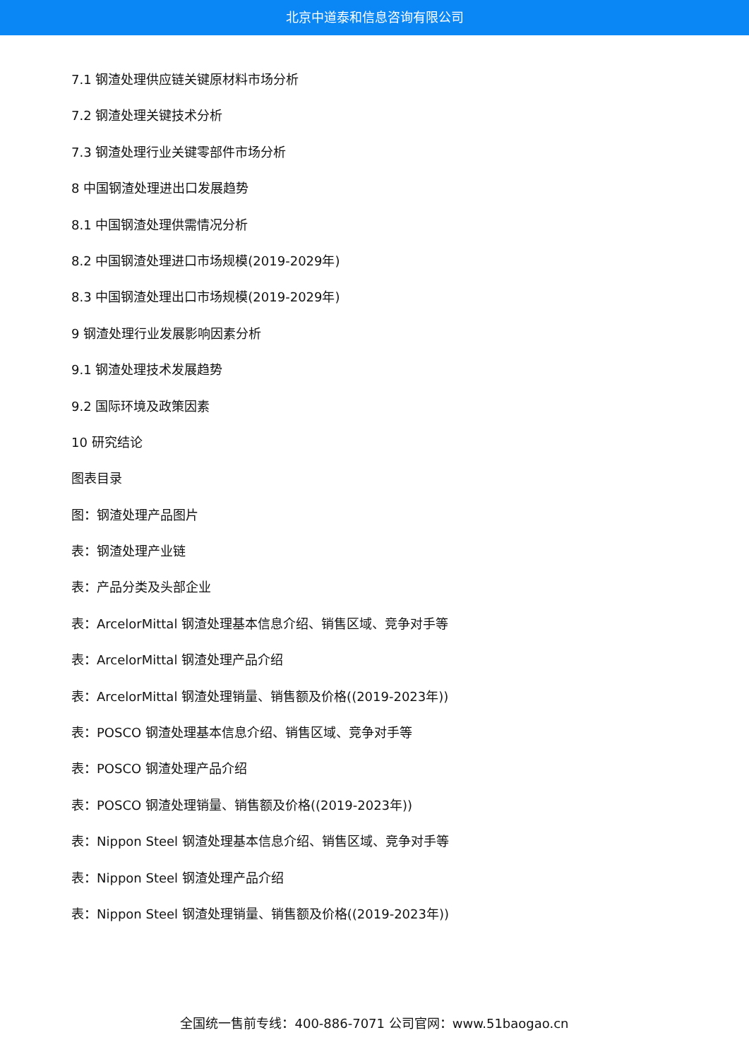北京中道泰和信息咨询有限公司
7.1 钢渣处理供应链关键原材料市场分析
7.2 钢渣处理关键技术分析
7.3 钢渣处理行业关键零部件市场分析
8 中国钢渣处理进出口发展趋势
8.1 中国钢渣处理供需情况分析
8.2 中国钢渣处理进口市场规模(2019-2029年)
8.3 中国钢渣处理出口市场规模(2019-2029年)
9 钢渣处理行业发展影响因素分析
9.1 钢渣处理技术发展趋势
9.2 国际环境及政策因素
10 研究结论
图表目录
图：钢渣处理产品图片
表：钢渣处理产业链
表：产品分类及头部企业
表：ArcelorMittal 钢渣处理基本信息介绍、销售区域、竞争对手等
表：ArcelorMittal 钢渣处理产品介绍
表：ArcelorMittal 钢渣处理销量、销售额及价格((2019-2023年))
表：POSCO 钢渣处理基本信息介绍、销售区域、竞争对手等
表：POSCO 钢渣处理产品介绍
表：POSCO 钢渣处理销量、销售额及价格((2019-2023年))
表：Nippon Steel 钢渣处理基本信息介绍、销售区域、竞争对手等
表：Nippon Steel 钢渣处理产品介绍
表：Nippon Steel 钢渣处理销量、销售额及价格((2019-2023年))
全国统一售前专线：400-886-7071 公司官网：www.51baogao.cn